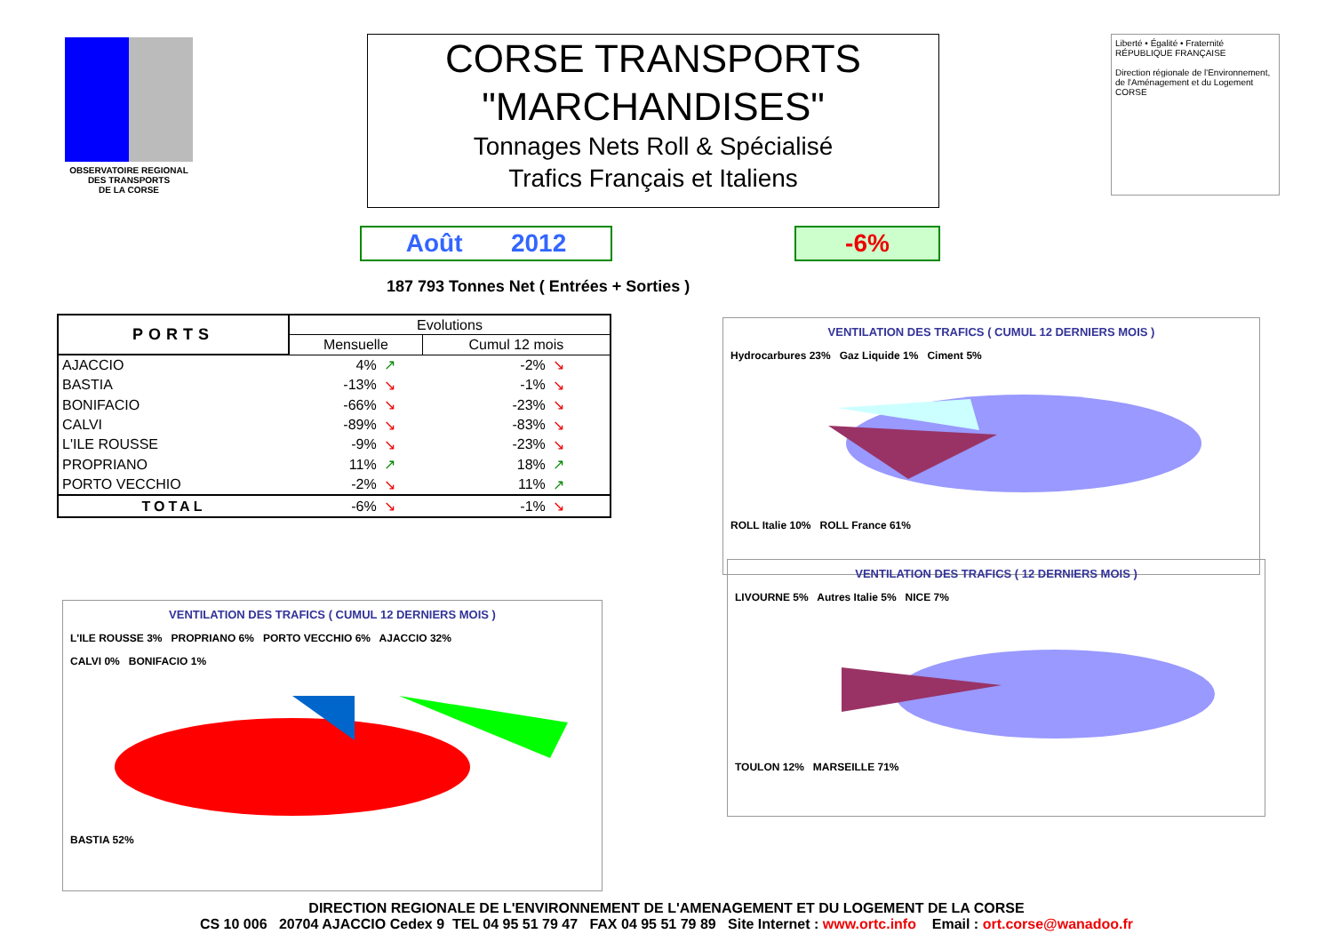OBSERVATOIRE REGIONAL
DES TRANSPORTS
DE LA CORSE
CORSE TRANSPORTS
"MARCHANDISES"
Tonnages Nets Roll & Spécialisé
Trafics Français et Italiens
Liberté • Égalité • Fraternité
RÉPUBLIQUE FRANÇAISE
Direction régionale de l'Environnement, de l'Aménagement et du Logement
CORSE
Août 2012 -6%
187 793 Tonnes Net ( Entrées + Sorties )
| PORTS | Evolutions | | | |
| --- | --- | --- | --- | --- |
| | Mensuelle | | Cumul 12 mois | |
| AJACCIO | 4% | ↗ | -2% | ↘ |
| BASTIA | -13% | ↘ | -1% | ↘ |
| BONIFACIO | -66% | ↘ | -23% | ↘ |
| CALVI | -89% | ↘ | -83% | ↘ |
| L'ILE ROUSSE | -9% | ↘ | -23% | ↘ |
| PROPRIANO | 11% | ↗ | 18% | ↗ |
| PORTO VECCHIO | -2% | ↘ | 11% | ↗ |
| TOTAL | -6% | ↘ | -1% | ↘ |
VENTILATION DES TRAFICS ( CUMUL 12 DERNIERS MOIS )
Hydrocarbures 23% Gaz Liquide 1% Ciment 5%
ROLL Italie 10% ROLL France 61%
VENTILATION DES TRAFICS ( CUMUL 12 DERNIERS MOIS )
L'ILE ROUSSE 3% PROPRIANO 6% PORTO VECCHIO 6% AJACCIO 32%
CALVI 0% BONIFACIO 1%
BASTIA 52%
VENTILATION DES TRAFICS ( 12 DERNIERS MOIS )
LIVOURNE 5% Autres Italie 5% NICE 7%
TOULON 12% MARSEILLE 71%
DIRECTION REGIONALE DE L'ENVIRONNEMENT DE L'AMENAGEMENT ET DU LOGEMENT DE LA CORSE
CS 10 006 20704 AJACCIO Cedex 9 TEL 04 95 51 79 47 FAX 04 95 51 79 89 Site Internet : www.ortc.info Email : ort.corse@wanadoo.fr